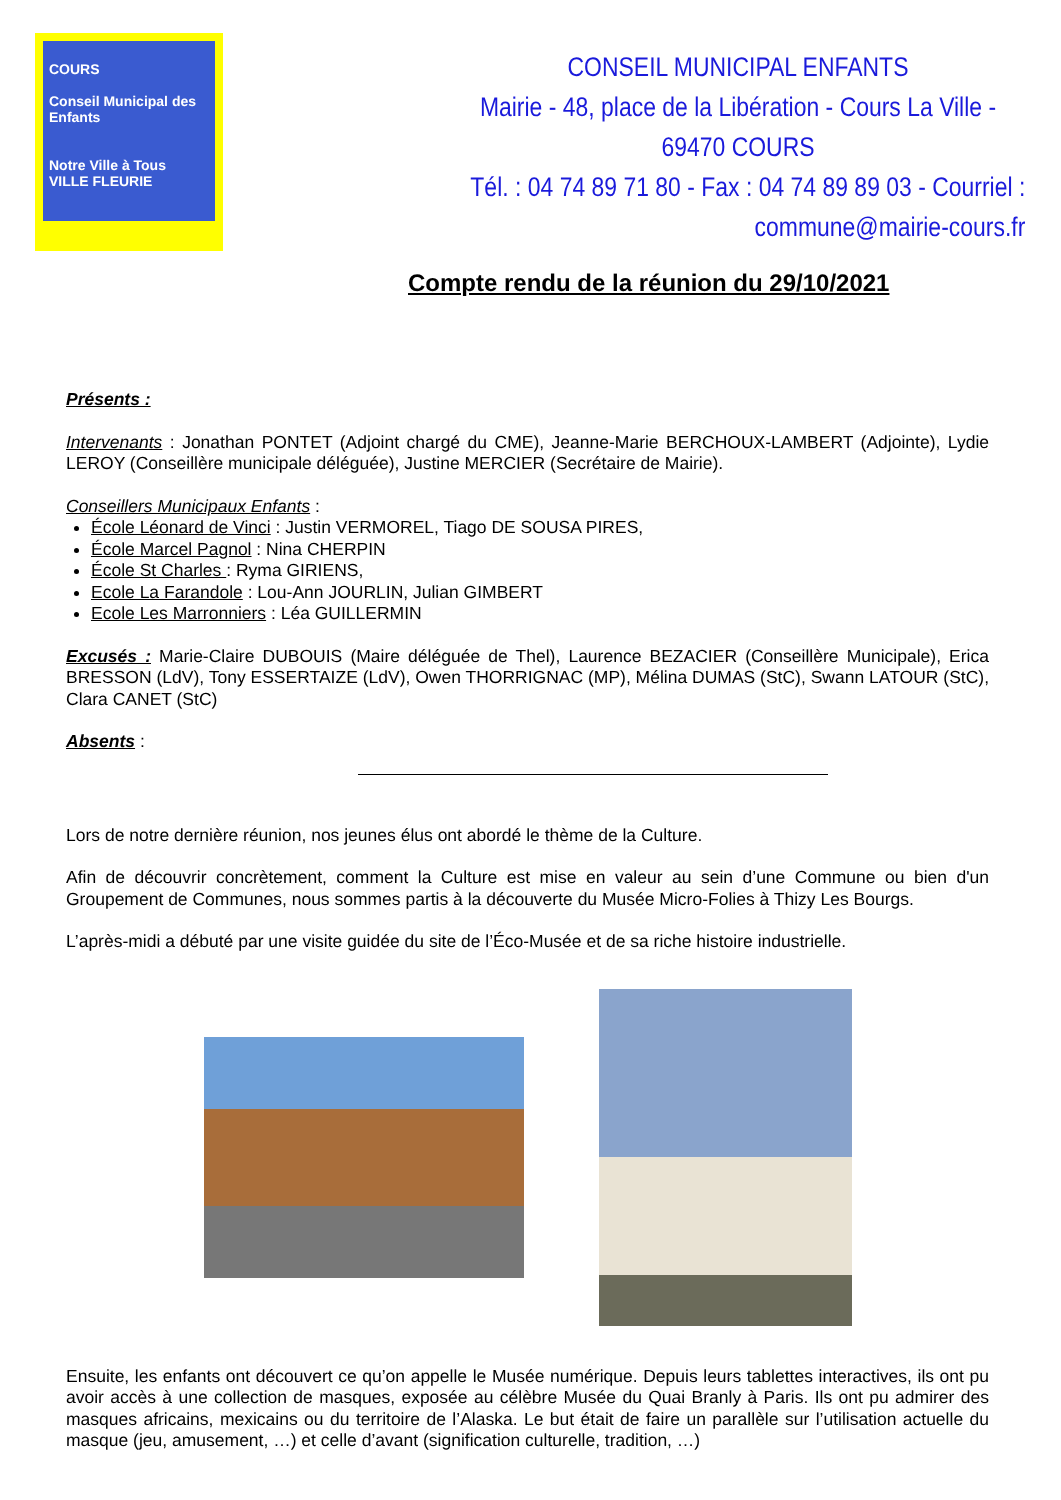COURS
Conseil Municipal des Enfants
Notre Ville à Tous
VILLE FLEURIE
CONSEIL MUNICIPAL ENFANTS
Mairie - 48, place de la Libération - Cours La Ville - 69470 COURS
Tél. : 04 74 89 71 80 - Fax : 04 74 89 89 03 - Courriel : commune@mairie-cours.fr
Compte rendu de la réunion du 29/10/2021
Présents :
Intervenants : Jonathan PONTET (Adjoint chargé du CME), Jeanne-Marie BERCHOUX-LAMBERT (Adjointe), Lydie LEROY (Conseillère municipale déléguée), Justine MERCIER (Secrétaire de Mairie).
Conseillers Municipaux Enfants :
École Léonard de Vinci : Justin VERMOREL, Tiago DE SOUSA PIRES,
École Marcel Pagnol : Nina CHERPIN
École St Charles : Ryma GIRIENS,
Ecole La Farandole : Lou-Ann JOURLIN, Julian GIMBERT
Ecole Les Marronniers : Léa GUILLERMIN
Excusés : Marie-Claire DUBOUIS (Maire déléguée de Thel), Laurence BEZACIER (Conseillère Municipale), Erica BRESSON (LdV), Tony ESSERTAIZE (LdV), Owen THORRIGNAC (MP), Mélina DUMAS (StC), Swann LATOUR (StC), Clara CANET (StC)
Absents :
Lors de notre dernière réunion, nos jeunes élus ont abordé le thème de la Culture.
Afin de découvrir concrètement, comment la Culture est mise en valeur au sein d’une Commune ou bien d'un Groupement de Communes, nous sommes partis à la découverte du Musée Micro-Folies à Thizy Les Bourgs.
L’après-midi a débuté par une visite guidée du site de l’Éco-Musée et de sa riche histoire industrielle.
Ensuite, les enfants ont découvert ce qu’on appelle le Musée numérique. Depuis leurs tablettes interactives, ils ont pu avoir accès à une collection de masques, exposée au célèbre Musée du Quai Branly à Paris. Ils ont pu admirer des masques africains, mexicains ou du territoire de l’Alaska. Le but était de faire un parallèle sur l’utilisation actuelle du masque (jeu, amusement, …) et celle d’avant (signification culturelle, tradition, …)